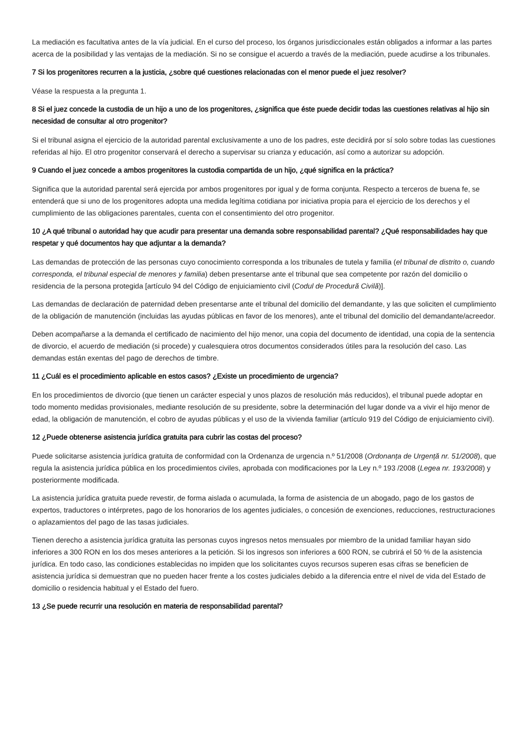La mediación es facultativa antes de la vía judicial. En el curso del proceso, los órganos jurisdiccionales están obligados a informar a las partes acerca de la posibilidad y las ventajas de la mediación. Si no se consigue el acuerdo a través de la mediación, puede acudirse a los tribunales.
7 Si los progenitores recurren a la justicia, ¿sobre qué cuestiones relacionadas con el menor puede el juez resolver?
Véase la respuesta a la pregunta 1.
8 Si el juez concede la custodia de un hijo a uno de los progenitores, ¿significa que éste puede decidir todas las cuestiones relativas al hijo sin necesidad de consultar al otro progenitor?
Si el tribunal asigna el ejercicio de la autoridad parental exclusivamente a uno de los padres, este decidirá por sí solo sobre todas las cuestiones referidas al hijo. El otro progenitor conservará el derecho a supervisar su crianza y educación, así como a autorizar su adopción.
9 Cuando el juez concede a ambos progenitores la custodia compartida de un hijo, ¿qué significa en la práctica?
Significa que la autoridad parental será ejercida por ambos progenitores por igual y de forma conjunta. Respecto a terceros de buena fe, se entenderá que si uno de los progenitores adopta una medida legítima cotidiana por iniciativa propia para el ejercicio de los derechos y el cumplimiento de las obligaciones parentales, cuenta con el consentimiento del otro progenitor.
10 ¿A qué tribunal o autoridad hay que acudir para presentar una demanda sobre responsabilidad parental? ¿Qué responsabilidades hay que respetar y qué documentos hay que adjuntar a la demanda?
Las demandas de protección de las personas cuyo conocimiento corresponda a los tribunales de tutela y familia (el tribunal de distrito o, cuando corresponda, el tribunal especial de menores y familia) deben presentarse ante el tribunal que sea competente por razón del domicilio o residencia de la persona protegida [artículo 94 del Código de enjuiciamiento civil (Codul de Procedură Civilă)].
Las demandas de declaración de paternidad deben presentarse ante el tribunal del domicilio del demandante, y las que soliciten el cumplimiento de la obligación de manutención (incluidas las ayudas públicas en favor de los menores), ante el tribunal del domicilio del demandante/acreedor.
Deben acompañarse a la demanda el certificado de nacimiento del hijo menor, una copia del documento de identidad, una copia de la sentencia de divorcio, el acuerdo de mediación (si procede) y cualesquiera otros documentos considerados útiles para la resolución del caso. Las demandas están exentas del pago de derechos de timbre.
11 ¿Cuál es el procedimiento aplicable en estos casos? ¿Existe un procedimiento de urgencia?
En los procedimientos de divorcio (que tienen un carácter especial y unos plazos de resolución más reducidos), el tribunal puede adoptar en todo momento medidas provisionales, mediante resolución de su presidente, sobre la determinación del lugar donde va a vivir el hijo menor de edad, la obligación de manutención, el cobro de ayudas públicas y el uso de la vivienda familiar (artículo 919 del Código de enjuiciamiento civil).
12 ¿Puede obtenerse asistencia jurídica gratuita para cubrir las costas del proceso?
Puede solicitarse asistencia jurídica gratuita de conformidad con la Ordenanza de urgencia n.º 51/2008 (Ordonanța de Urgență nr. 51/2008), que regula la asistencia jurídica pública en los procedimientos civiles, aprobada con modificaciones por la Ley n.º 193 /2008 (Legea nr. 193/2008) y posteriormente modificada.
La asistencia jurídica gratuita puede revestir, de forma aislada o acumulada, la forma de asistencia de un abogado, pago de los gastos de expertos, traductores o intérpretes, pago de los honorarios de los agentes judiciales, o concesión de exenciones, reducciones, restructuraciones o aplazamientos del pago de las tasas judiciales.
Tienen derecho a asistencia jurídica gratuita las personas cuyos ingresos netos mensuales por miembro de la unidad familiar hayan sido inferiores a 300 RON en los dos meses anteriores a la petición. Si los ingresos son inferiores a 600 RON, se cubrirá el 50 % de la asistencia jurídica. En todo caso, las condiciones establecidas no impiden que los solicitantes cuyos recursos superen esas cifras se beneficien de asistencia jurídica si demuestran que no pueden hacer frente a los costes judiciales debido a la diferencia entre el nivel de vida del Estado de domicilio o residencia habitual y el Estado del fuero.
13 ¿Se puede recurrir una resolución en materia de responsabilidad parental?